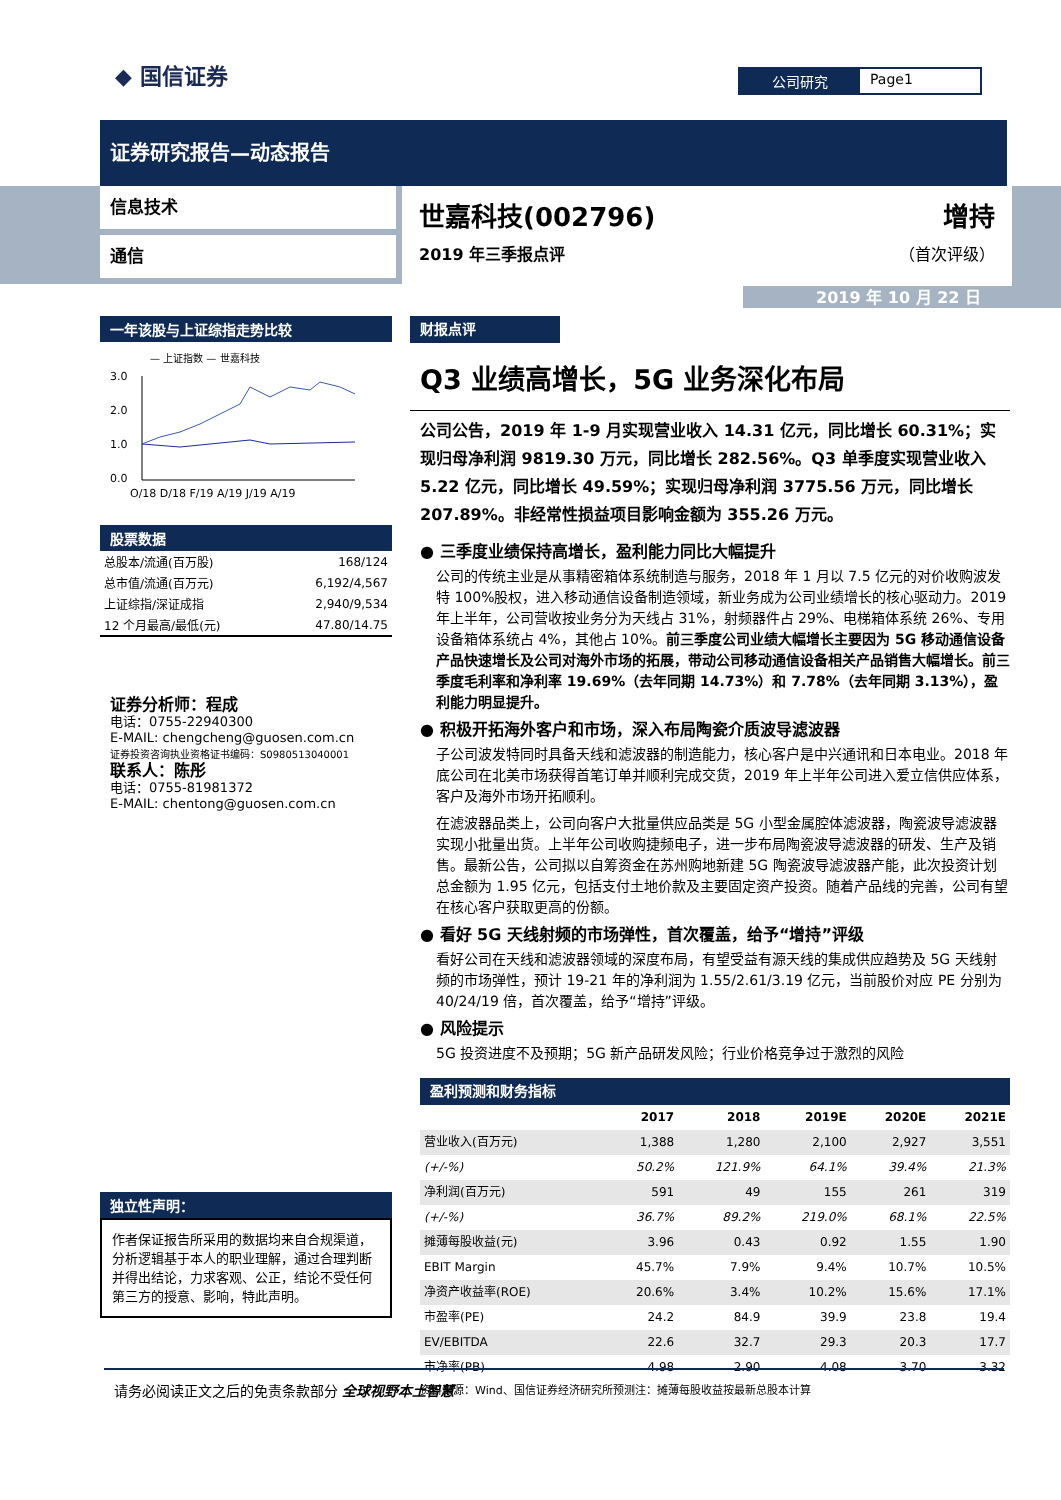◆ 国信证券 公司研究 Page1
证券研究报告—动态报告
信息技术
通信
世嘉科技(002796) 增持
2019 年三季报点评 （首次评级）
2019 年 10 月 22 日
一年该股与上证综指走势比较
— 上证指数 — 世嘉科技
3.0
2.0
1.0
0.0
O/18 D/18 F/19 A/19 J/19 A/19
股票数据
| 总股本/流通(百万股) | 168/124 |
| 总市值/流通(百万元) | 6,192/4,567 |
| 上证综指/深证成指 | 2,940/9,534 |
| 12 个月最高/最低(元) | 47.80/14.75 |
证券分析师：程成
电话：0755-22940300
E-MAIL: chengcheng@guosen.com.cn
证券投资咨询执业资格证书编码：S0980513040001
联系人：陈彤
电话：0755-81981372
E-MAIL: chentong@guosen.com.cn
独立性声明：
作者保证报告所采用的数据均来自合规渠道，分析逻辑基于本人的职业理解，通过合理判断并得出结论，力求客观、公正，结论不受任何第三方的授意、影响，特此声明。
财报点评
Q3 业绩高增长，5G 业务深化布局
公司公告，2019 年 1-9 月实现营业收入 14.31 亿元，同比增长 60.31%；实现归母净利润 9819.30 万元，同比增长 282.56%。Q3 单季度实现营业收入 5.22 亿元，同比增长 49.59%；实现归母净利润 3775.56 万元，同比增长 207.89%。非经常性损益项目影响金额为 355.26 万元。
● 三季度业绩保持高增长，盈利能力同比大幅提升
公司的传统主业是从事精密箱体系统制造与服务，2018 年 1 月以 7.5 亿元的对价收购波发特 100%股权，进入移动通信设备制造领域，新业务成为公司业绩增长的核心驱动力。2019 年上半年，公司营收按业务分为天线占 31%，射频器件占 29%、电梯箱体系统 26%、专用设备箱体系统占 4%，其他占 10%。前三季度公司业绩大幅增长主要因为 5G 移动通信设备产品快速增长及公司对海外市场的拓展，带动公司移动通信设备相关产品销售大幅增长。前三季度毛利率和净利率 19.69%（去年同期 14.73%）和 7.78%（去年同期 3.13%），盈利能力明显提升。
● 积极开拓海外客户和市场，深入布局陶瓷介质波导滤波器
子公司波发特同时具备天线和滤波器的制造能力，核心客户是中兴通讯和日本电业。2018 年底公司在北美市场获得首笔订单并顺利完成交货，2019 年上半年公司进入爱立信供应体系，客户及海外市场开拓顺利。
在滤波器品类上，公司向客户大批量供应品类是 5G 小型金属腔体滤波器，陶瓷波导滤波器实现小批量出货。上半年公司收购捷频电子，进一步布局陶瓷波导滤波器的研发、生产及销售。最新公告，公司拟以自筹资金在苏州购地新建 5G 陶瓷波导滤波器产能，此次投资计划总金额为 1.95 亿元，包括支付土地价款及主要固定资产投资。随着产品线的完善，公司有望在核心客户获取更高的份额。
● 看好 5G 天线射频的市场弹性，首次覆盖，给予“增持”评级
看好公司在天线和滤波器领域的深度布局，有望受益有源天线的集成供应趋势及 5G 天线射频的市场弹性，预计 19-21 年的净利润为 1.55/2.61/3.19 亿元，当前股价对应 PE 分别为 40/24/19 倍，首次覆盖，给予“增持”评级。
● 风险提示
5G 投资进度不及预期；5G 新产品研发风险；行业价格竞争过于激烈的风险
盈利预测和财务指标
| | 2017 | 2018 | 2019E | 2020E | 2021E |
| --- | --- | --- | --- | --- | --- |
| 营业收入(百万元) | 1,388 | 1,280 | 2,100 | 2,927 | 3,551 |
| (+/-%) | 50.2% | 121.9% | 64.1% | 39.4% | 21.3% |
| 净利润(百万元) | 591 | 49 | 155 | 261 | 319 |
| (+/-%) | 36.7% | 89.2% | 219.0% | 68.1% | 22.5% |
| 摊薄每股收益(元) | 3.96 | 0.43 | 0.92 | 1.55 | 1.90 |
| EBIT Margin | 45.7% | 7.9% | 9.4% | 10.7% | 10.5% |
| 净资产收益率(ROE) | 20.6% | 3.4% | 10.2% | 15.6% | 17.1% |
| 市盈率(PE) | 24.2 | 84.9 | 39.9 | 23.8 | 19.4 |
| EV/EBITDA | 22.6 | 32.7 | 29.3 | 20.3 | 17.7 |
| 市净率(PB) | 4.98 | 2.90 | 4.08 | 3.70 | 3.32 |
资料来源：Wind、国信证券经济研究所预测注：摊薄每股收益按最新总股本计算
请务必阅读正文之后的免责条款部分 全球视野本土智慧